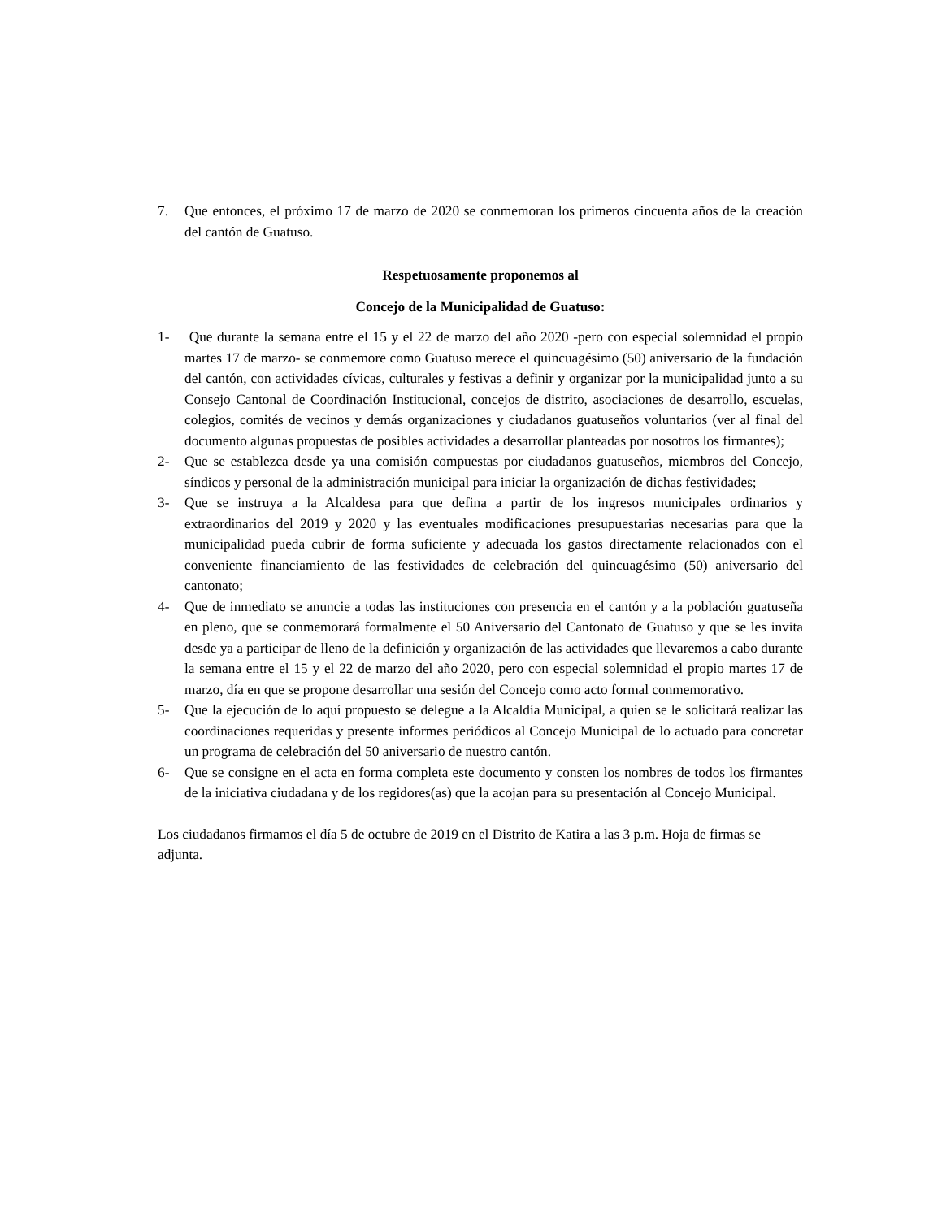7. Que entonces, el próximo 17 de marzo de 2020 se conmemoran los primeros cincuenta años de la creación del cantón de Guatuso.
Respetuosamente proponemos al
Concejo de la Municipalidad de Guatuso:
1- Que durante la semana entre el 15 y el 22 de marzo del año 2020 -pero con especial solemnidad el propio martes 17 de marzo- se conmemore como Guatuso merece el quincuagésimo (50) aniversario de la fundación del cantón, con actividades cívicas, culturales y festivas a definir y organizar por la municipalidad junto a su Consejo Cantonal de Coordinación Institucional, concejos de distrito, asociaciones de desarrollo, escuelas, colegios, comités de vecinos y demás organizaciones y ciudadanos guatuseños voluntarios (ver al final del documento algunas propuestas de posibles actividades a desarrollar planteadas por nosotros los firmantes);
2- Que se establezca desde ya una comisión compuestas por ciudadanos guatuseños, miembros del Concejo, síndicos y personal de la administración municipal para iniciar la organización de dichas festividades;
3- Que se instruya a la Alcaldesa para que defina a partir de los ingresos municipales ordinarios y extraordinarios del 2019 y 2020 y las eventuales modificaciones presupuestarias necesarias para que la municipalidad pueda cubrir de forma suficiente y adecuada los gastos directamente relacionados con el conveniente financiamiento de las festividades de celebración del quincuagésimo (50) aniversario del cantonato;
4- Que de inmediato se anuncie a todas las instituciones con presencia en el cantón y a la población guatuseña en pleno, que se conmemorará formalmente el 50 Aniversario del Cantonato de Guatuso y que se les invita desde ya a participar de lleno de la definición y organización de las actividades que llevaremos a cabo durante la semana entre el 15 y el 22 de marzo del año 2020, pero con especial solemnidad el propio martes 17 de marzo, día en que se propone desarrollar una sesión del Concejo como acto formal conmemorativo.
5- Que la ejecución de lo aquí propuesto se delegue a la Alcaldía Municipal, a quien se le solicitará realizar las coordinaciones requeridas y presente informes periódicos al Concejo Municipal de lo actuado para concretar un programa de celebración del 50 aniversario de nuestro cantón.
6- Que se consigne en el acta en forma completa este documento y consten los nombres de todos los firmantes de la iniciativa ciudadana y de los regidores(as) que la acojan para su presentación al Concejo Municipal.
Los ciudadanos firmamos el día 5 de octubre de 2019 en el Distrito de Katira a las 3 p.m. Hoja de firmas se adjunta.